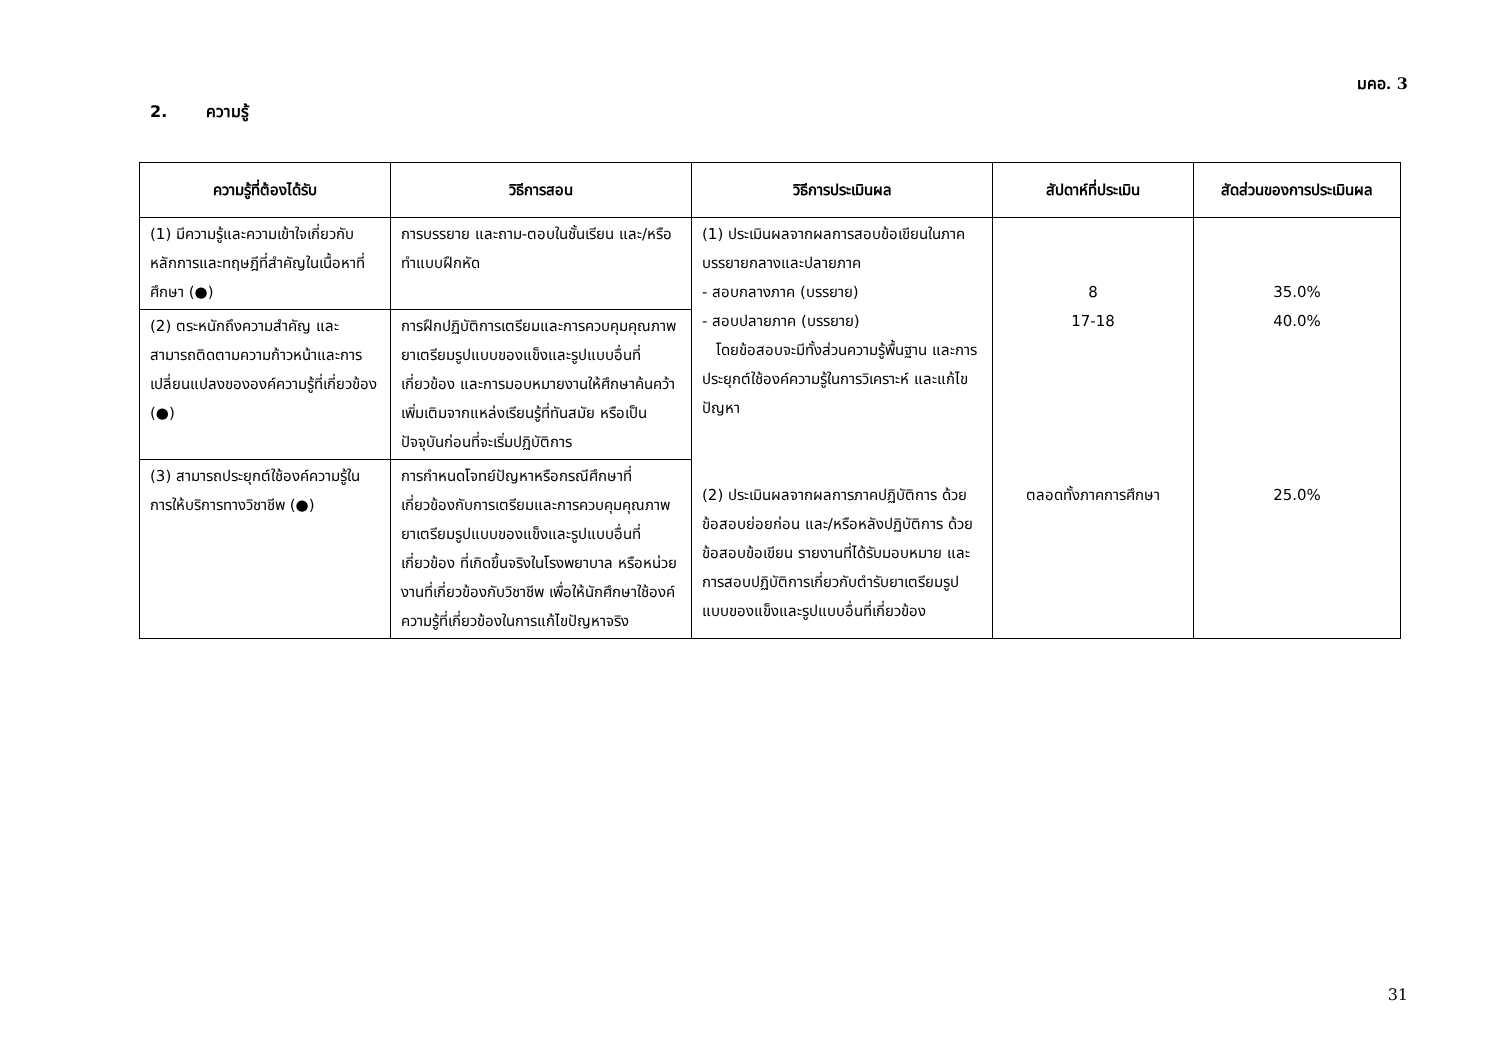มคอ. 3
2. ความรู้
| ความรู้ที่ต้องได้รับ | วิธีการสอน | วิธีการประเมินผล | สัปดาห์ที่ประเมิน | สัดส่วนของการประเมินผล |
| --- | --- | --- | --- | --- |
| (1) มีความรู้และความเข้าใจเกี่ยวกับหลักการและทฤษฎีที่สำคัญในเนื้อหาที่ศึกษา (●) | การบรรยาย และถาม-ตอบในชั้นเรียน และ/หรือทำแบบฝึกหัด | (1) ประเมินผลจากผลการสอบข้อเขียนในภาคบรรยายกลางและปลายภาค - สอบกลางภาค (บรรยาย) - สอบปลายภาค (บรรยาย) โดยข้อสอบจะมีทั้งส่วนความรู้พื้นฐาน และการประยุกต์ใช้องค์ความรู้ในการวิเคราะห์ และแก้ไขปัญหา (2) ประเมินผลจากผลการภาคปฏิบัติการ ด้วยข้อสอบย่อยก่อน และ/หรือหลังปฏิบัติการ ด้วยข้อสอบข้อเขียน รายงานที่ได้รับมอบหมาย และการสอบปฏิบัติการเกี่ยวกับตำรับยาเตรียมรูปแบบของแข็งและรูปแบบอื่นที่เกี่ยวข้อง | 8 17-18 ตลอดทั้งภาคการศึกษา | 35.0% 40.0% 25.0% |
| (2) ตระหนักถึงความสำคัญ และสามารถติดตามความก้าวหน้าและการเปลี่ยนแปลงขององค์ความรู้ที่เกี่ยวข้อง (●) | การฝึกปฏิบัติการเตรียมและการควบคุมคุณภาพยาเตรียมรูปแบบของแข็งและรูปแบบอื่นที่เกี่ยวข้อง และการมอบหมายงานให้ศึกษาค้นคว้าเพิ่มเติมจากแหล่งเรียนรู้ที่ทันสมัย หรือเป็นปัจจุบันก่อนที่จะเริ่มปฏิบัติการ | | | |
| (3) สามารถประยุกต์ใช้องค์ความรู้ในการให้บริการทางวิชาชีพ (●) | การกำหนดโจทย์ปัญหาหรือกรณีศึกษาที่เกี่ยวข้องกับการเตรียมและการควบคุมคุณภาพยาเตรียมรูปแบบของแข็งและรูปแบบอื่นที่เกี่ยวข้อง ที่เกิดขึ้นจริงในโรงพยาบาล หรือหน่วยงานที่เกี่ยวข้องกับวิชาชีพ เพื่อให้นักศึกษาใช้องค์ความรู้ที่เกี่ยวข้องในการแก้ไขปัญหาจริง | | | |
31